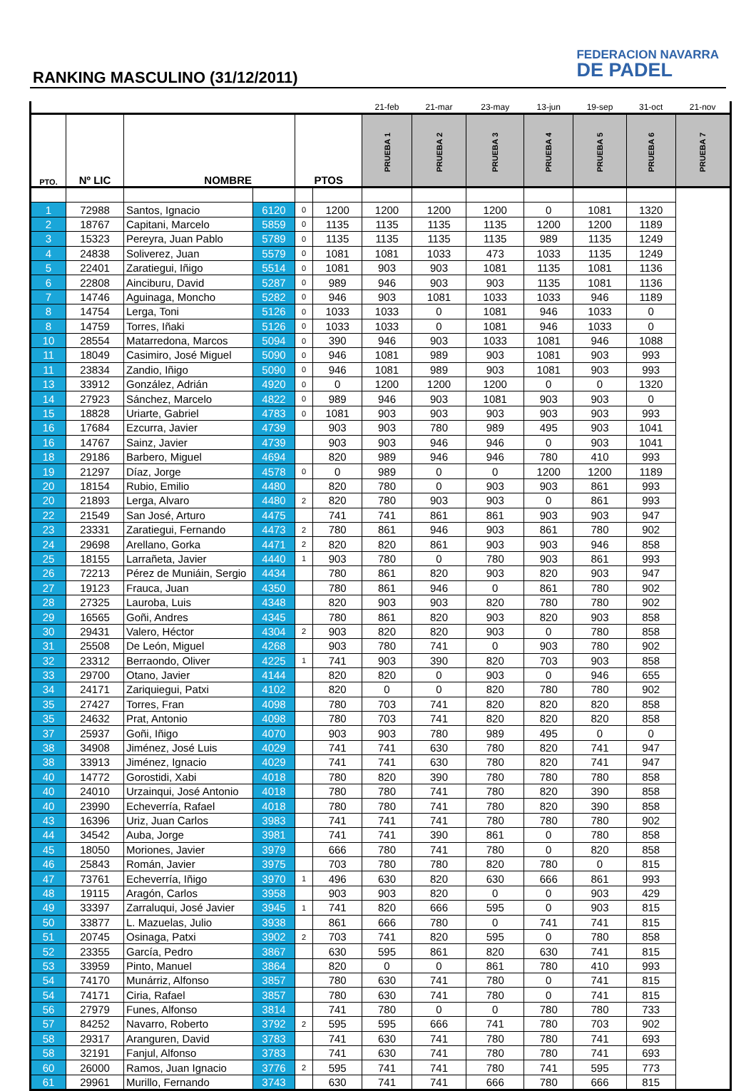RANKING MASCULINO (31/12/2011)
FEDERACION NAVARRA
DE PADEL
| | | | | | | 21-feb | 21-mar | 23-may | 13-jun | 19-sep | 31-oct | 21-nov |
| PTO. | Nº LIC | NOMBRE | | PTOS | | PRUEBA 1 | PRUEBA 2 | PRUEBA 3 | PRUEBA 4 | PRUEBA 5 | PRUEBA 6 | PRUEBA 7 |
| 1 | 72988 | Santos, Ignacio | 6120 | 0 | 1200 | 1200 | 1200 | 1200 | 0 | 1081 | 1320 | |
| 2 | 18767 | Capitani, Marcelo | 5859 | 0 | 1135 | 1135 | 1135 | 1135 | 1200 | 1200 | 1189 | |
| 3 | 15323 | Pereyra, Juan Pablo | 5789 | 0 | 1135 | 1135 | 1135 | 1135 | 989 | 1135 | 1249 | |
| 4 | 24838 | Soliverez, Juan | 5579 | 0 | 1081 | 1081 | 1033 | 473 | 1033 | 1135 | 1249 | |
| 5 | 22401 | Zaratiegui, Iñigo | 5514 | 0 | 1081 | 903 | 903 | 1081 | 1135 | 1081 | 1136 | |
| 6 | 22808 | Ainciburu, David | 5287 | 0 | 989 | 946 | 903 | 903 | 1135 | 1081 | 1136 | |
| 7 | 14746 | Aguinaga, Moncho | 5282 | 0 | 946 | 903 | 1081 | 1033 | 1033 | 946 | 1189 | |
| 8 | 14754 | Lerga, Toni | 5126 | 0 | 1033 | 1033 | 0 | 1081 | 946 | 1033 | 0 | |
| 8 | 14759 | Torres, Iñaki | 5126 | 0 | 1033 | 1033 | 0 | 1081 | 946 | 1033 | 0 | |
| 10 | 28554 | Matarredona, Marcos | 5094 | 0 | 390 | 946 | 903 | 1033 | 1081 | 946 | 1088 | |
| 11 | 18049 | Casimiro, José Miguel | 5090 | 0 | 946 | 1081 | 989 | 903 | 1081 | 903 | 993 | |
| 11 | 23834 | Zandio, Iñigo | 5090 | 0 | 946 | 1081 | 989 | 903 | 1081 | 903 | 993 | |
| 13 | 33912 | González, Adrián | 4920 | 0 | 0 | 1200 | 1200 | 1200 | 0 | 0 | 1320 | |
| 14 | 27923 | Sánchez, Marcelo | 4822 | 0 | 989 | 946 | 903 | 1081 | 903 | 903 | 0 | |
| 15 | 18828 | Uriarte, Gabriel | 4783 | 0 | 1081 | 903 | 903 | 903 | 903 | 903 | 993 | |
| 16 | 17684 | Ezcurra, Javier | 4739 | | 903 | 903 | 780 | 989 | 495 | 903 | 1041 | |
| 16 | 14767 | Sainz, Javier | 4739 | | 903 | 903 | 946 | 946 | 0 | 903 | 1041 | |
| 18 | 29186 | Barbero, Miguel | 4694 | | 820 | 989 | 946 | 946 | 780 | 410 | 993 | |
| 19 | 21297 | Díaz, Jorge | 4578 | 0 | 0 | 989 | 0 | 0 | 1200 | 1200 | 1189 | |
| 20 | 18154 | Rubio, Emilio | 4480 | | 820 | 780 | 0 | 903 | 903 | 861 | 993 | |
| 20 | 21893 | Lerga, Alvaro | 4480 | 2 | 820 | 780 | 903 | 903 | 0 | 861 | 993 | |
| 22 | 21549 | San José, Arturo | 4475 | | 741 | 741 | 861 | 861 | 903 | 903 | 947 | |
| 23 | 23331 | Zaratiegui, Fernando | 4473 | 2 | 780 | 861 | 946 | 903 | 861 | 780 | 902 | |
| 24 | 29698 | Arellano, Gorka | 4471 | 2 | 820 | 820 | 861 | 903 | 903 | 946 | 858 | |
| 25 | 18155 | Larrañeta, Javier | 4440 | 1 | 903 | 780 | 0 | 780 | 903 | 861 | 993 | |
| 26 | 72213 | Pérez de Muniáin, Sergio | 4434 | | 780 | 861 | 820 | 903 | 820 | 903 | 947 | |
| 27 | 19123 | Frauca, Juan | 4350 | | 780 | 861 | 946 | 0 | 861 | 780 | 902 | |
| 28 | 27325 | Lauroba, Luis | 4348 | | 820 | 903 | 903 | 820 | 780 | 780 | 902 | |
| 29 | 16565 | Goñi, Andres | 4345 | | 780 | 861 | 820 | 903 | 820 | 903 | 858 | |
| 30 | 29431 | Valero, Héctor | 4304 | 2 | 903 | 820 | 820 | 903 | 0 | 780 | 858 | |
| 31 | 25508 | De León, Miguel | 4268 | | 903 | 780 | 741 | 0 | 903 | 780 | 902 | |
| 32 | 23312 | Berraondo, Oliver | 4225 | 1 | 741 | 903 | 390 | 820 | 703 | 903 | 858 | |
| 33 | 29700 | Otano, Javier | 4144 | | 820 | 820 | 0 | 903 | 0 | 946 | 655 | |
| 34 | 24171 | Zariquiegui, Patxi | 4102 | | 820 | 0 | 0 | 820 | 780 | 780 | 902 | |
| 35 | 27427 | Torres, Fran | 4098 | | 780 | 703 | 741 | 820 | 820 | 820 | 858 | |
| 35 | 24632 | Prat, Antonio | 4098 | | 780 | 703 | 741 | 820 | 820 | 820 | 858 | |
| 37 | 25937 | Goñi, Iñigo | 4070 | | 903 | 903 | 780 | 989 | 495 | 0 | 0 | |
| 38 | 34908 | Jiménez, José Luis | 4029 | | 741 | 741 | 630 | 780 | 820 | 741 | 947 | |
| 38 | 33913 | Jiménez, Ignacio | 4029 | | 741 | 741 | 630 | 780 | 820 | 741 | 947 | |
| 40 | 14772 | Gorostidi, Xabi | 4018 | | 780 | 820 | 390 | 780 | 780 | 780 | 858 | |
| 40 | 24010 | Urzainqui, José Antonio | 4018 | | 780 | 780 | 741 | 780 | 820 | 390 | 858 | |
| 40 | 23990 | Echeverría, Rafael | 4018 | | 780 | 780 | 741 | 780 | 820 | 390 | 858 | |
| 43 | 16396 | Uriz, Juan Carlos | 3983 | | 741 | 741 | 741 | 780 | 780 | 780 | 902 | |
| 44 | 34542 | Auba, Jorge | 3981 | | 741 | 741 | 390 | 861 | 0 | 780 | 858 | |
| 45 | 18050 | Moriones, Javier | 3979 | | 666 | 780 | 741 | 780 | 0 | 820 | 858 | |
| 46 | 25843 | Román, Javier | 3975 | | 703 | 780 | 780 | 820 | 780 | 0 | 815 | |
| 47 | 73761 | Echeverría, Iñigo | 3970 | 1 | 496 | 630 | 820 | 630 | 666 | 861 | 993 | |
| 48 | 19115 | Aragón, Carlos | 3958 | | 903 | 903 | 820 | 0 | 0 | 903 | 429 | |
| 49 | 33397 | Zarraluqui, José Javier | 3945 | 1 | 741 | 820 | 666 | 595 | 0 | 903 | 815 | |
| 50 | 33877 | L. Mazuelas, Julio | 3938 | | 861 | 666 | 780 | 0 | 741 | 741 | 815 | |
| 51 | 20745 | Osinaga, Patxi | 3902 | 2 | 703 | 741 | 820 | 595 | 0 | 780 | 858 | |
| 52 | 23355 | García, Pedro | 3867 | | 630 | 595 | 861 | 820 | 630 | 741 | 815 | |
| 53 | 33959 | Pinto, Manuel | 3864 | | 820 | 0 | 0 | 861 | 780 | 410 | 993 | |
| 54 | 74170 | Munárriz, Alfonso | 3857 | | 780 | 630 | 741 | 780 | 0 | 741 | 815 | |
| 54 | 74171 | Ciria, Rafael | 3857 | | 780 | 630 | 741 | 780 | 0 | 741 | 815 | |
| 56 | 27979 | Funes, Alfonso | 3814 | | 741 | 780 | 0 | 0 | 780 | 780 | 733 | |
| 57 | 84252 | Navarro, Roberto | 3792 | 2 | 595 | 595 | 666 | 741 | 780 | 703 | 902 | |
| 58 | 29317 | Aranguren, David | 3783 | | 741 | 630 | 741 | 780 | 780 | 741 | 693 | |
| 58 | 32191 | Fanjul, Alfonso | 3783 | | 741 | 630 | 741 | 780 | 780 | 741 | 693 | |
| 60 | 26000 | Ramos, Juan Ignacio | 3776 | 2 | 595 | 741 | 741 | 780 | 741 | 595 | 773 | |
| 61 | 29961 | Murillo, Fernando | 3743 | | 630 | 741 | 741 | 666 | 780 | 666 | 815 | |